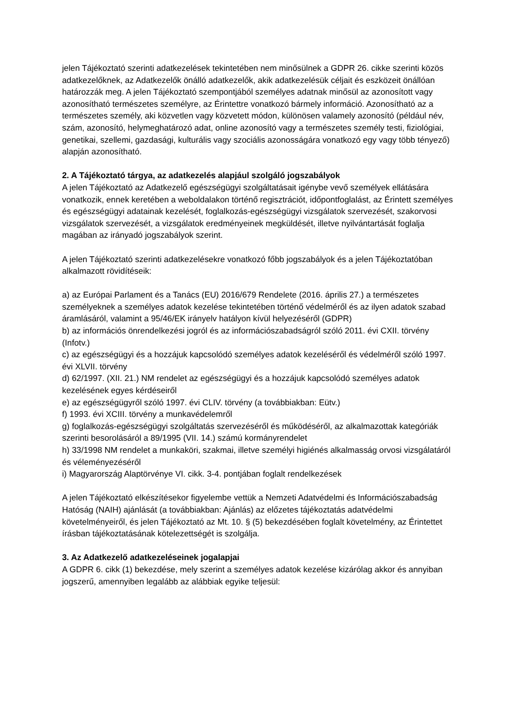jelen Tájékoztató szerinti adatkezelések tekintetében nem minősülnek a GDPR 26. cikke szerinti közös adatkezelőknek, az Adatkezelők önálló adatkezelők, akik adatkezelésük céljait és eszközeit önállóan határozzák meg. A jelen Tájékoztató szempontjából személyes adatnak minősül az azonosított vagy azonosítható természetes személyre, az Érintettre vonatkozó bármely információ. Azonosítható az a természetes személy, aki közvetlen vagy közvetett módon, különösen valamely azonosító (például név, szám, azonosító, helymeghatározó adat, online azonosító vagy a természetes személy testi, fiziológiai, genetikai, szellemi, gazdasági, kulturális vagy szociális azonosságára vonatkozó egy vagy több tényező) alapján azonosítható.
2. A Tájékoztató tárgya, az adatkezelés alapjául szolgáló jogszabályok
A jelen Tájékoztató az Adatkezelő egészségügyi szolgáltatásait igénybe vevő személyek ellátására vonatkozik, ennek keretében a weboldalakon történő regisztrációt, időpontfoglalást, az Érintett személyes és egészségügyi adatainak kezelését, foglalkozás-egészségügyi vizsgálatok szervezését, szakorvosi vizsgálatok szervezését, a vizsgálatok eredményeinek megküldését, illetve nyilvántartását foglalja magában az irányadó jogszabályok szerint.
A jelen Tájékoztató szerinti adatkezelésekre vonatkozó főbb jogszabályok és a jelen Tájékoztatóban alkalmazott rövidítéseik:
a) az Európai Parlament és a Tanács (EU) 2016/679 Rendelete (2016. április 27.) a természetes személyeknek a személyes adatok kezelése tekintetében történő védelméről és az ilyen adatok szabad áramlásáról, valamint a 95/46/EK irányelv hatályon kívül helyezéséről (GDPR)
b) az információs önrendelkezési jogról és az információszabadságról szóló 2011. évi CXII. törvény (Infotv.)
c) az egészségügyi és a hozzájuk kapcsolódó személyes adatok kezeléséről és védelméről szóló 1997. évi XLVII. törvény
d) 62/1997. (XII. 21.) NM rendelet az egészségügyi és a hozzájuk kapcsolódó személyes adatok kezelésének egyes kérdéseiről
e) az egészségügyről szóló 1997. évi CLIV. törvény (a továbbiakban: Eütv.)
f) 1993. évi XCIII. törvény a munkavédelemről
g) foglalkozás-egészségügyi szolgáltatás szervezéséről és működéséről, az alkalmazottak kategóriák szerinti besorolásáról a 89/1995 (VII. 14.) számú kormányrendelet
h) 33/1998 NM rendelet a munkaköri, szakmai, illetve személyi higiénés alkalmasság orvosi vizsgálatáról és véleményezéséről
i) Magyarország Alaptörvénye VI. cikk. 3-4. pontjában foglalt rendelkezések
A jelen Tájékoztató elkészítésekor figyelembe vettük a Nemzeti Adatvédelmi és Információszabadság Hatóság (NAIH) ajánlását (a továbbiakban: Ajánlás) az előzetes tájékoztatás adatvédelmi követelményeiről, és jelen Tájékoztató az Mt. 10. § (5) bekezdésében foglalt követelmény, az Érintettet írásban tájékoztatásának kötelezettségét is szolgálja.
3. Az Adatkezelő adatkezeléseinek jogalapjai
A GDPR 6. cikk (1) bekezdése, mely szerint a személyes adatok kezelése kizárólag akkor és annyiban jogszerű, amennyiben legalább az alábbiak egyike teljesül: